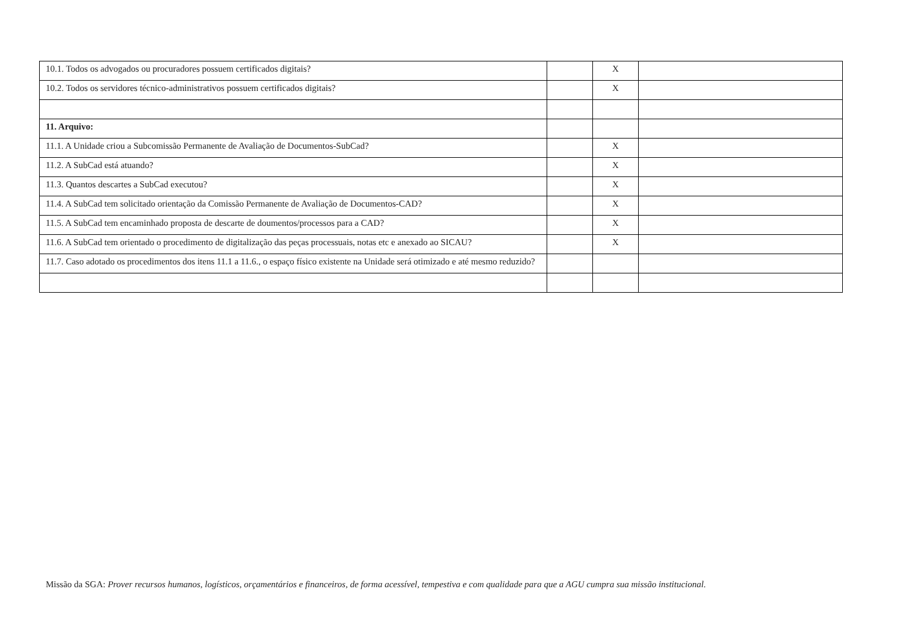| 10.1. Todos os advogados ou procuradores possuem certificados digitais? | | X | |
| 10.2. Todos os servidores técnico-administrativos possuem certificados digitais? | | X | |
| 11. Arquivo: | | | |
| 11.1. A Unidade criou a Subcomissão Permanente de Avaliação de Documentos-SubCad? | | X | |
| 11.2. A SubCad está atuando? | | X | |
| 11.3. Quantos descartes a SubCad executou? | | X | |
| 11.4. A SubCad tem solicitado orientação da Comissão Permanente de Avaliação de Documentos-CAD? | | X | |
| 11.5. A SubCad tem encaminhado proposta de descarte de doumentos/processos para a CAD? | | X | |
| 11.6. A SubCad tem orientado o procedimento de digitalização das peças processuais, notas etc e anexado ao SICAU? | | X | |
| 11.7. Caso adotado os procedimentos dos itens 11.1 a 11.6., o espaço físico existente na Unidade será otimizado e até mesmo reduzido? | | | |
Missão da SGA: Prover recursos humanos, logísticos, orçamentários e financeiros, de forma acessível, tempestiva e com qualidade para que a AGU cumpra sua missão institucional.